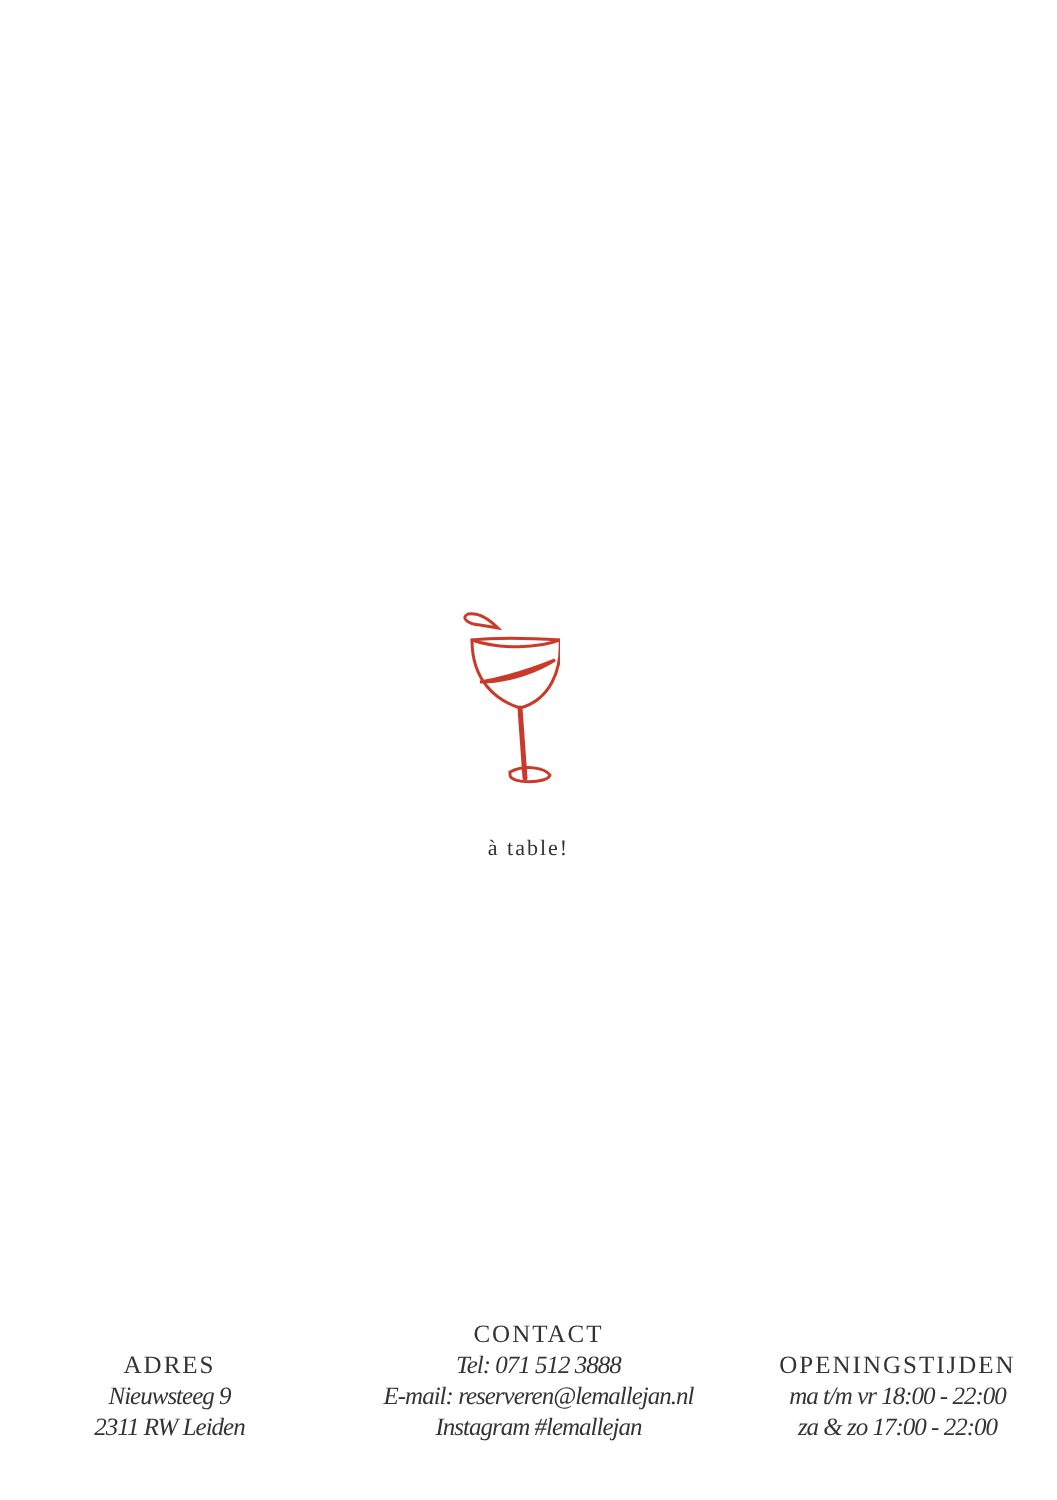à table!
ADRES
Nieuwsteeg 9
2311 RW Leiden
CONTACT
Tel: 071 512 3888
E-mail: reserveren@lemallejan.nl
Instagram #lemallejan
OPENINGSTIJDEN
ma t/m vr 18:00 - 22:00
za & zo 17:00 - 22:00